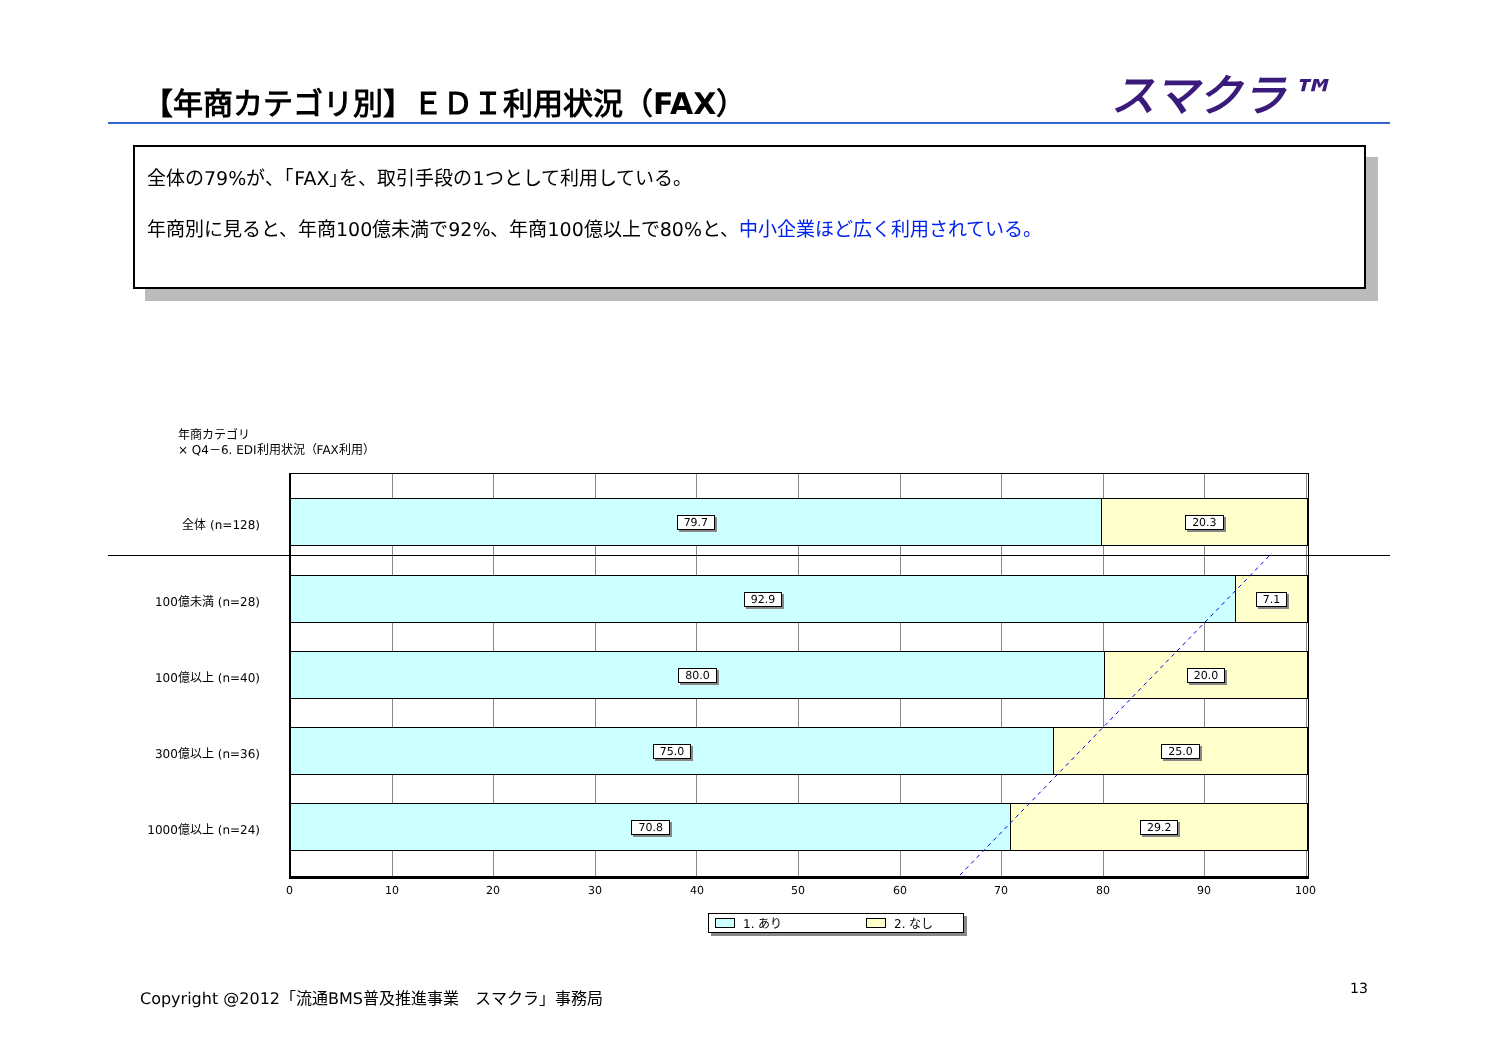【年商カテゴリ別】ＥＤＩ利用状況（FAX）
スマクラ™
全体の79%が、｢FAX｣を、取引手段の1つとして利用している。
年商別に見ると、年商100億未満で92%、年商100億以上で80%と、中小企業ほど広く利用されている。
年商カテゴリ
× Q4－6. EDI利用状況（FAX利用）
全体 (n=128)
79.7 20.3
100億未満 (n=28)
92.9 7.1
100億以上 (n=40)
80.0 20.0
300億以上 (n=36)
75.0 25.0
1000億以上 (n=24)
70.8 29.2
0 10 20 30 40 50 60 70 80 90 100
1. あり 2. なし
Copyright @2012「流通BMS普及推進事業　スマクラ」事務局
13